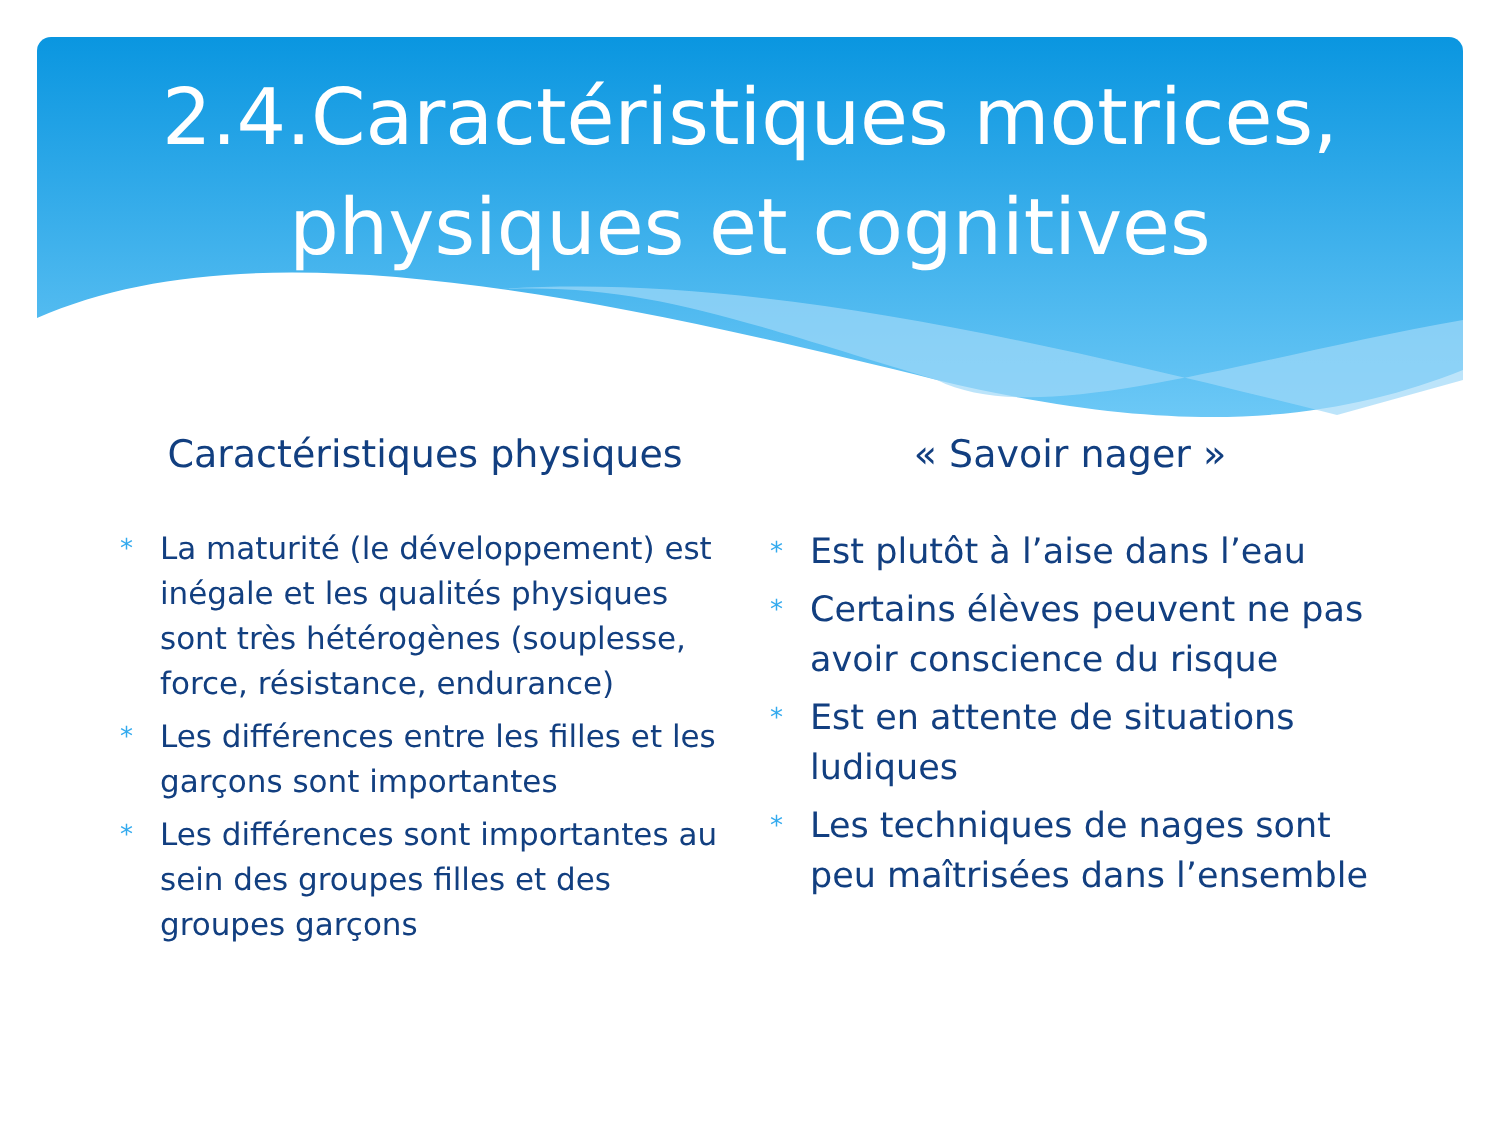2.4.Caractéristiques motrices,
physiques et cognitives
Caractéristiques physiques
* La maturité (le développement) est inégale et les qualités physiques sont très hétérogènes (souplesse, force, résistance, endurance)
* Les différences entre les filles et les garçons sont importantes
* Les différences sont importantes au sein des groupes filles et des groupes garçons
« Savoir nager »
* Est plutôt à l’aise dans l’eau
* Certains élèves peuvent ne pas avoir conscience du risque
* Est en attente de situations ludiques
* Les techniques de nages sont peu maîtrisées dans l’ensemble